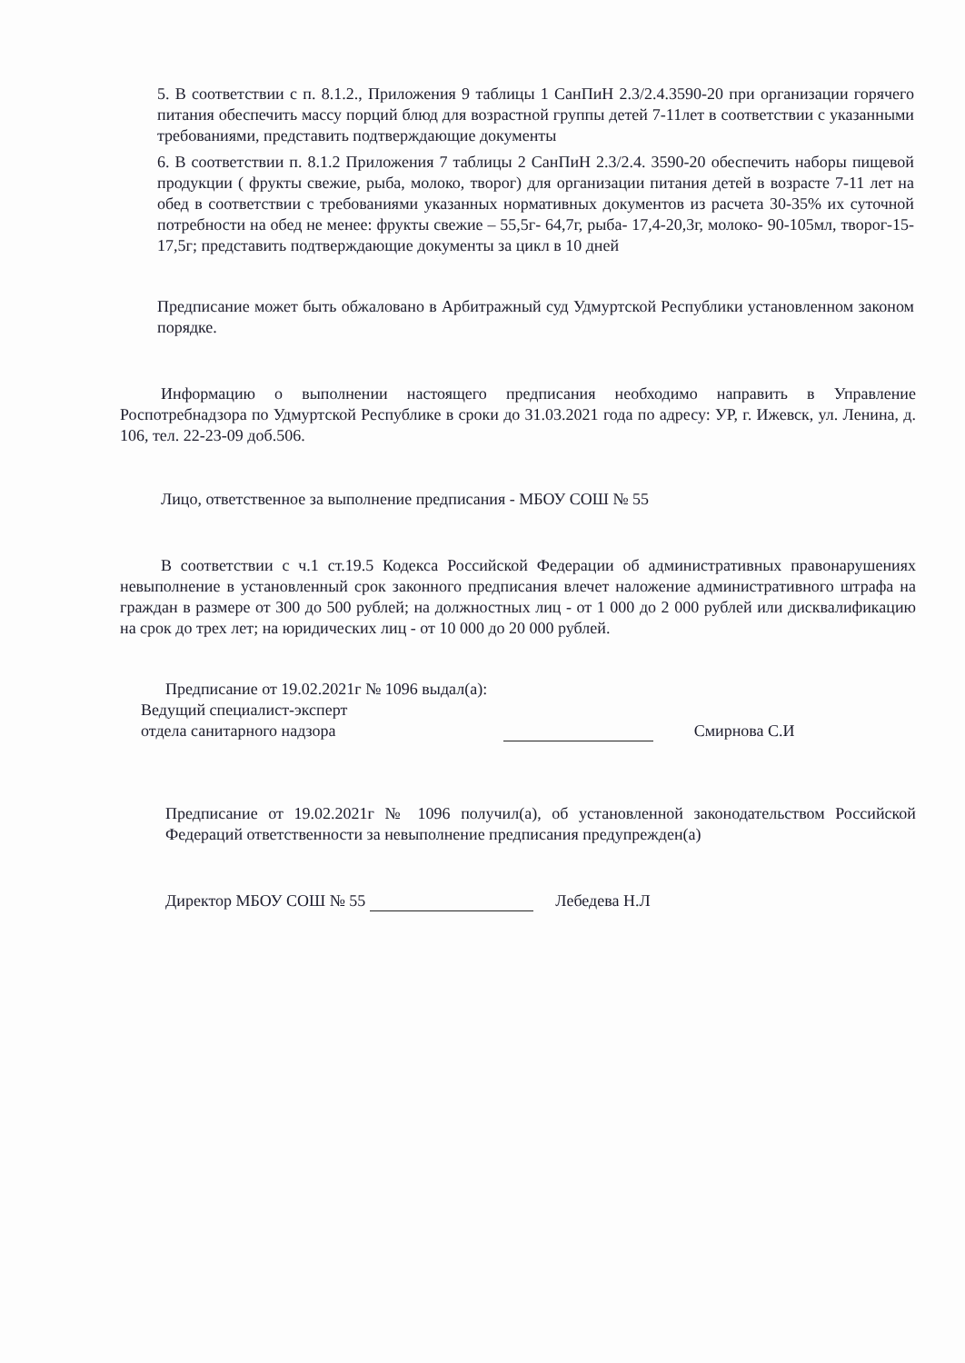5. В соответствии с п. 8.1.2., Приложения 9 таблицы 1 СанПиН 2.3/2.4.3590-20 при организации горячего питания обеспечить массу порций блюд для возрастной группы детей 7-11лет в соответствии с указанными требованиями, представить подтверждающие документы
6. В соответствии п. 8.1.2 Приложения 7 таблицы 2 СанПиН 2.3/2.4. 3590-20 обеспечить наборы пищевой продукции ( фрукты свежие, рыба, молоко, творог) для организации питания детей в возрасте 7-11 лет на обед в соответствии с требованиями указанных нормативных документов из расчета 30-35% их суточной потребности на обед не менее: фрукты свежие – 55,5г- 64,7г, рыба- 17,4-20,3г, молоко- 90-105мл, творог-15-17,5г; представить подтверждающие документы за цикл в 10 дней
Предписание может быть обжаловано в Арбитражный суд Удмуртской Республики установленном законом порядке.
Информацию о выполнении настоящего предписания необходимо направить в Управление Роспотребнадзора по Удмуртской Республике в сроки до 31.03.2021 года по адресу: УР, г. Ижевск, ул. Ленина, д. 106, тел. 22-23-09 доб.506.
Лицо, ответственное за выполнение предписания - МБОУ СОШ № 55
В соответствии с ч.1 ст.19.5 Кодекса Российской Федерации об административных правонарушениях невыполнение в установленный срок законного предписания влечет наложение административного штрафа на граждан в размере от 300 до 500 рублей; на должностных лиц - от 1 000 до 2 000 рублей или дисквалификацию на срок до трех лет; на юридических лиц - от 10 000 до 20 000 рублей.
Предписание от 19.02.2021г № 1096 выдал(а):
Ведущий специалист-эксперт
отдела санитарного надзора Смирнова С.И
Предписание от 19.02.2021г № 1096 получил(а), об установленной законодательством Российской Федераций ответственности за невыполнение предписания предупрежден(а)
Директор МБОУ СОШ № 55 Лебедева Н.Л